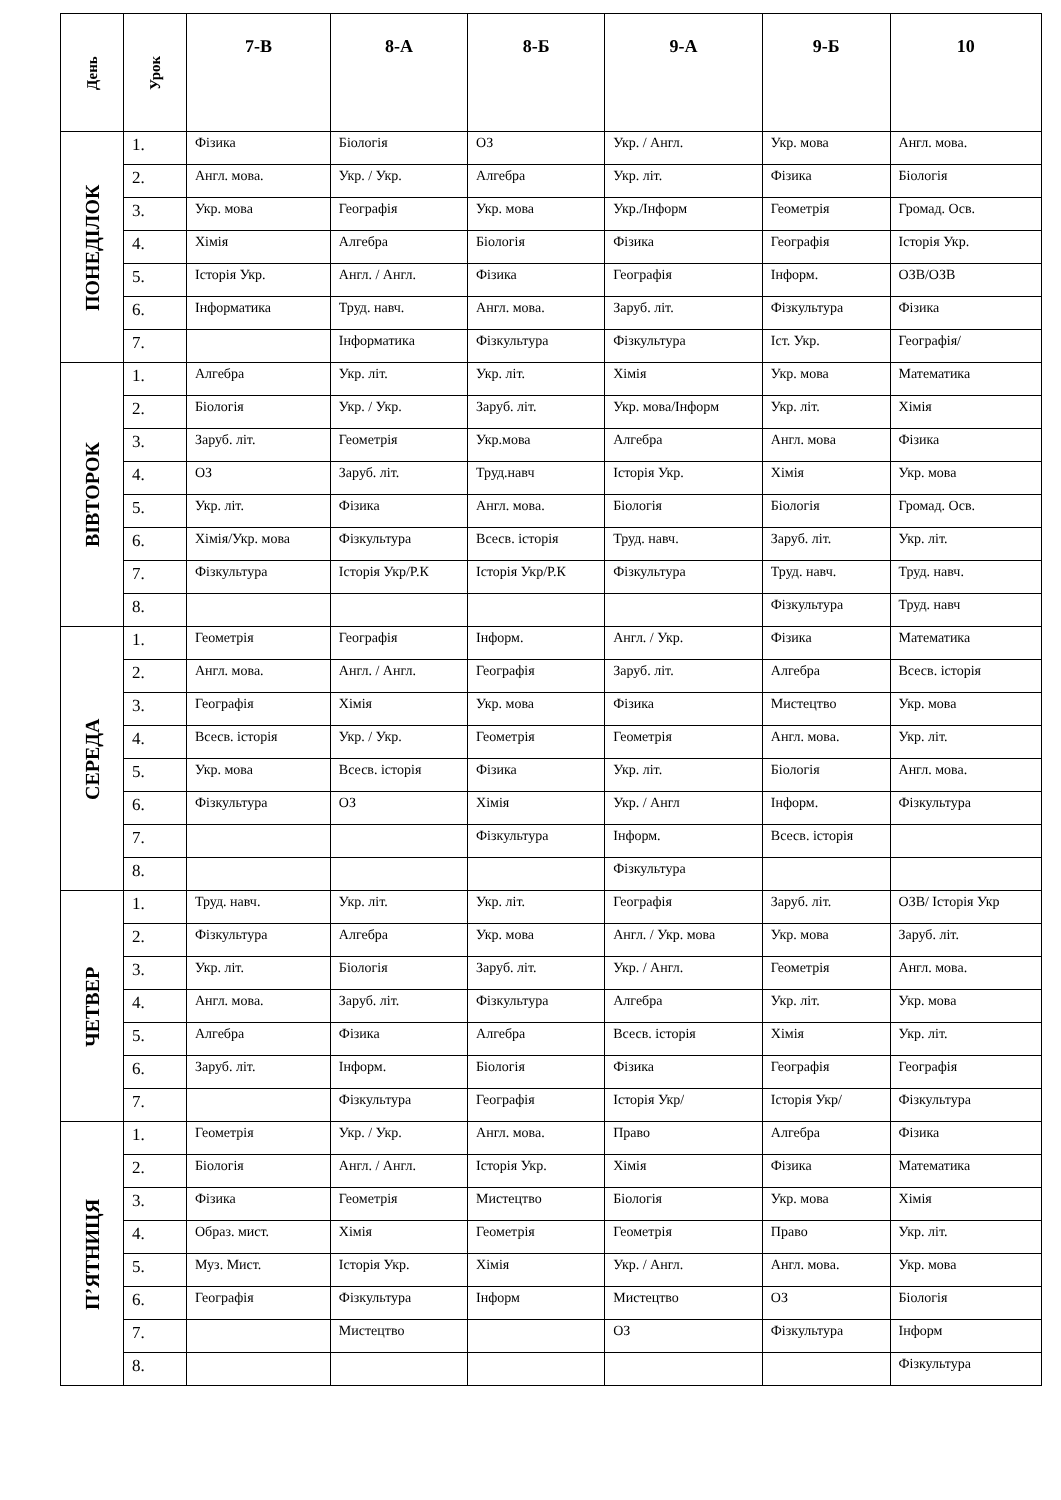| День | Урок | 7-В | 8-А | 8-Б | 9-А | 9-Б | 10 |
| --- | --- | --- | --- | --- | --- | --- | --- |
| ПОНЕДІЛОК | 1. | Фізика | Біологія | ОЗ | Укр. / Англ. | Укр. мова | Англ. мова. |
| | 2. | Англ. мова. | Укр. / Укр. | Алгебра | Укр. літ. | Фізика | Біологія |
| | 3. | Укр. мова | Географія | Укр. мова | Укр./Інформ | Геометрія | Громад. Осв. |
| | 4. | Хімія | Алгебра | Біологія | Фізика | Географія | Історія Укр. |
| | 5. | Історія Укр. | Англ. / Англ. | Фізика | Географія | Інформ. | ОЗВ/ОЗВ |
| | 6. | Інформатика | Труд. навч. | Англ. мова. | Заруб. літ. | Фізкультура | Фізика |
| | 7. | | Інформатика | Фізкультура | Фізкультура | Іст. Укр. | Географія/ |
| ВІВТОРОК | 1. | Алгебра | Укр. літ. | Укр. літ. | Хімія | Укр. мова | Математика |
| | 2. | Біологія | Укр. / Укр. | Заруб. літ. | Укр. мова/Інформ | Укр. літ. | Хімія |
| | 3. | Заруб. літ. | Геометрія | Укр.мова | Алгебра | Англ. мова | Фізика |
| | 4. | ОЗ | Заруб. літ. | Труд.навч | Історія Укр. | Хімія | Укр. мова |
| | 5. | Укр. літ. | Фізика | Англ. мова. | Біологія | Біологія | Громад. Осв. |
| | 6. | Хімія/Укр. мова | Фізкультура | Всесв. історія | Труд. навч. | Заруб. літ. | Укр. літ. |
| | 7. | Фізкультура | Історія Укр/Р.К | Історія Укр/Р.К | Фізкультура | Труд. навч. | Труд. навч. |
| | 8. | | | | | Фізкультура | Труд. навч |
| СЕРЕДА | 1. | Геометрія | Географія | Інформ. | Англ. / Укр. | Фізика | Математика |
| | 2. | Англ. мова. | Англ. / Англ. | Географія | Заруб. літ. | Алгебра | Всесв. історія |
| | 3. | Географія | Хімія | Укр. мова | Фізика | Мистецтво | Укр. мова |
| | 4. | Всесв. історія | Укр. / Укр. | Геометрія | Геометрія | Англ. мова. | Укр. літ. |
| | 5. | Укр. мова | Всесв. історія | Фізика | Укр. літ. | Біологія | Англ. мова. |
| | 6. | Фізкультура | ОЗ | Хімія | Укр. / Англ | Інформ. | Фізкультура |
| | 7. | | | Фізкультура | Інформ. | Всесв. історія | |
| | 8. | | | | Фізкультура | | |
| ЧЕТВЕР | 1. | Труд. навч. | Укр. літ. | Укр. літ. | Географія | Заруб. літ. | ОЗВ/ Історія Укр |
| | 2. | Фізкультура | Алгебра | Укр. мова | Англ. / Укр. мова | Укр. мова | Заруб. літ. |
| | 3. | Укр. літ. | Біологія | Заруб. літ. | Укр. / Англ. | Геометрія | Англ. мова. |
| | 4. | Англ. мова. | Заруб. літ. | Фізкультура | Алгебра | Укр. літ. | Укр. мова |
| | 5. | Алгебра | Фізика | Алгебра | Всесв. історія | Хімія | Укр. літ. |
| | 6. | Заруб. літ. | Інформ. | Біологія | Фізика | Географія | Географія |
| | 7. | | Фізкультура | Географія | Історія Укр/ | Історія Укр/ | Фізкультура |
| П’ЯТНИЦЯ | 1. | Геометрія | Укр. / Укр. | Англ. мова. | Право | Алгебра | Фізика |
| | 2. | Біологія | Англ. / Англ. | Історія Укр. | Хімія | Фізика | Математика |
| | 3. | Фізика | Геометрія | Мистецтво | Біологія | Укр. мова | Хімія |
| | 4. | Образ. мист. | Хімія | Геометрія | Геометрія | Право | Укр. літ. |
| | 5. | Муз. Мист. | Історія Укр. | Хімія | Укр. / Англ. | Англ. мова. | Укр. мова |
| | 6. | Географія | Фізкультура | Інформ | Мистецтво | ОЗ | Біологія |
| | 7. | | Мистецтво | | ОЗ | Фізкультура | Інформ |
| | 8. | | | | | | Фізкультура |